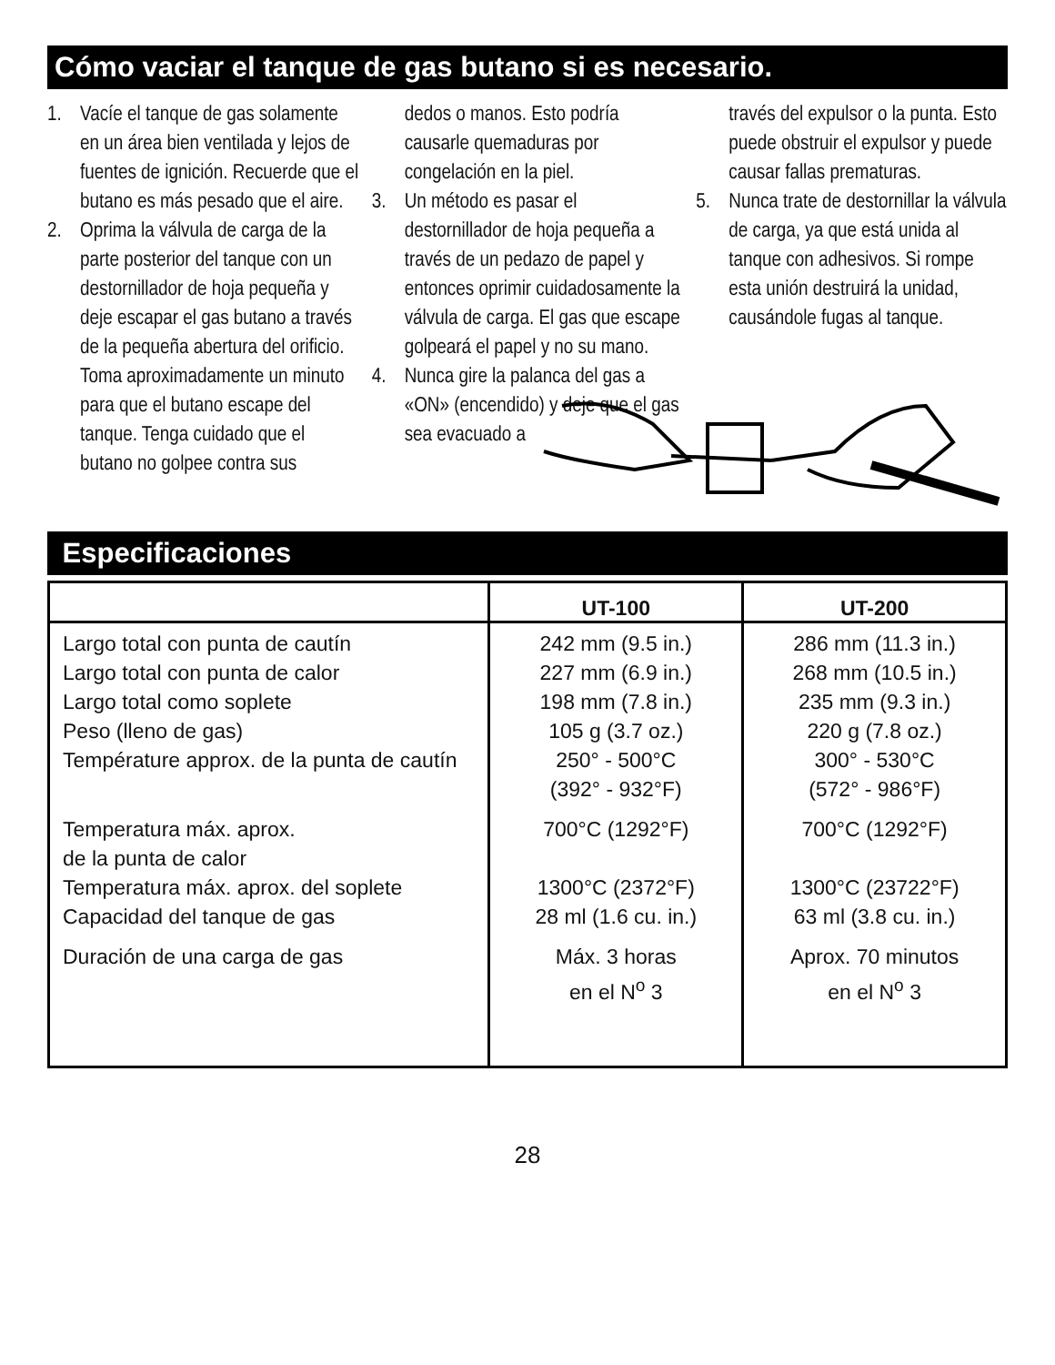Cómo vaciar el tanque de gas butano si es necesario.
1. Vacíe el tanque de gas solamente en un área bien ventilada y lejos de fuentes de ignición. Recuerde que el butano es más pesado que el aire.
2. Oprima la válvula de carga de la parte posterior del tanque con un destornillador de hoja pequeña y deje escapar el gas butano a través de la pequeña abertura del orificio. Toma aproximadamente un minuto para que el butano escape del tanque. Tenga cuidado que el butano no golpee contra sus
dedos o manos. Esto podría causarle quemaduras por congelación en la piel.
3. Un método es pasar el destornillador de hoja pequeña a través de un pedazo de papel y entonces oprimir cuidadosamente la válvula de carga. El gas que escape golpeará el papel y no su mano.
4. Nunca gire la palanca del gas a «ON» (encendido) y deje que el gas sea evacuado a
través del expulsor o la punta. Esto puede obstruir el expulsor y puede causar fallas prematuras.
5. Nunca trate de destornillar la válvula de carga, ya que está unida al tanque con adhesivos. Si rompe esta unión destruirá la unidad, causándole fugas al tanque.
Especificaciones
| | UT-100 | UT-200 |
| --- | --- | --- |
| Largo total con punta de cautín Largo total con punta de calor Largo total como soplete Peso (lleno de gas) Température approx. de la punta de cautín | 242 mm (9.5 in.) 227 mm (6.9 in.) 198 mm (7.8 in.) 105 g (3.7 oz.) 250° - 500°C (392° - 932°F) | 286 mm (11.3 in.) 268 mm (10.5 in.) 235 mm (9.3 in.) 220 g (7.8 oz.) 300° - 530°C (572° - 986°F) |
| Temperatura máx. aprox. de la punta de calor Temperatura máx. aprox. del soplete Capacidad del tanque de gas | 700°C (1292°F) 1300°C (2372°F) 28 ml (1.6 cu. in.) | 700°C (1292°F) 1300°C (23722°F) 63 ml (3.8 cu. in.) |
| Duración de una carga de gas | Máx. 3 horas en el N<sup>o</sup> 3 | Aprox. 70 minutos en el N<sup>o</sup> 3 |
28